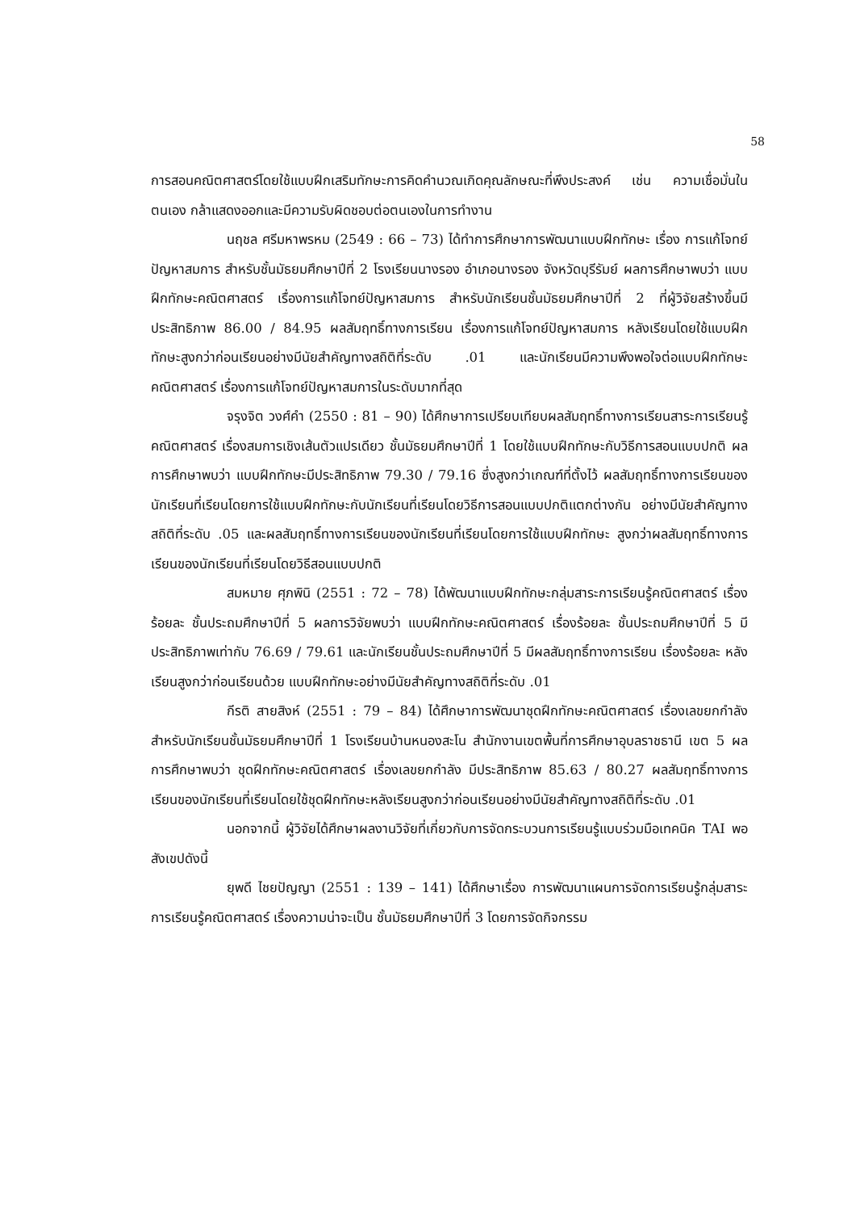58
การสอนคณิตศาสตร์โดยใช้แบบฝึกเสริมทักษะการคิดคำนวณเกิดคุณลักษณะที่พึงประสงค์ เช่น ความเชื่อมั่นในตนเอง กล้าแสดงออกและมีความรับผิดชอบต่อตนเองในการทำงาน
นฤชล ศรีมหาพรหม (2549 : 66 – 73) ได้ทำการศึกษาการพัฒนาแบบฝึกทักษะ เรื่อง การแก้โจทย์ปัญหาสมการ สำหรับชั้นมัธยมศึกษาปีที่ 2 โรงเรียนนางรอง อำเภอนางรอง จังหวัดบุรีรัมย์ ผลการศึกษาพบว่า แบบฝึกทักษะคณิตศาสตร์ เรื่องการแก้โจทย์ปัญหาสมการ สำหรับนักเรียนชั้นมัธยมศึกษาปีที่ 2 ที่ผู้วิจัยสร้างขึ้นมีประสิทธิภาพ 86.00 / 84.95 ผลสัมฤทธิ์ทางการเรียน เรื่องการแก้โจทย์ปัญหาสมการ หลังเรียนโดยใช้แบบฝึกทักษะสูงกว่าก่อนเรียนอย่างมีนัยสำคัญทางสถิติที่ระดับ .01 และนักเรียนมีความพึงพอใจต่อแบบฝึกทักษะคณิตศาสตร์ เรื่องการแก้โจทย์ปัญหาสมการในระดับมากที่สุด
จรุงจิต วงศ์คำ (2550 : 81 – 90) ได้ศึกษาการเปรียบเทียบผลสัมฤทธิ์ทางการเรียนสาระการเรียนรู้คณิตศาสตร์ เรื่องสมการเชิงเส้นตัวแปรเดียว ชั้นมัธยมศึกษาปีที่ 1 โดยใช้แบบฝึกทักษะกับวิธีการสอนแบบปกติ ผลการศึกษาพบว่า แบบฝึกทักษะมีประสิทธิภาพ 79.30 / 79.16 ซึ่งสูงกว่าเกณฑ์ที่ตั้งไว้ ผลสัมฤทธิ์ทางการเรียนของนักเรียนที่เรียนโดยการใช้แบบฝึกทักษะกับนักเรียนที่เรียนโดยวิธีการสอนแบบปกติแตกต่างกัน อย่างมีนัยสำคัญทางสถิติที่ระดับ .05 และผลสัมฤทธิ์ทางการเรียนของนักเรียนที่เรียนโดยการใช้แบบฝึกทักษะ สูงกว่าผลสัมฤทธิ์ทางการเรียนของนักเรียนที่เรียนโดยวิธีสอนแบบปกติ
สมหมาย ศุภพินิ (2551 : 72 – 78) ได้พัฒนาแบบฝึกทักษะกลุ่มสาระการเรียนรู้คณิตศาสตร์ เรื่องร้อยละ ชั้นประถมศึกษาปีที่ 5 ผลการวิจัยพบว่า แบบฝึกทักษะคณิตศาสตร์ เรื่องร้อยละ ชั้นประถมศึกษาปีที่ 5 มีประสิทธิภาพเท่ากับ 76.69 / 79.61 และนักเรียนชั้นประถมศึกษาปีที่ 5 มีผลสัมฤทธิ์ทางการเรียน เรื่องร้อยละ หลังเรียนสูงกว่าก่อนเรียนด้วย แบบฝึกทักษะอย่างมีนัยสำคัญทางสถิติที่ระดับ .01
กีรติ สายสิงห์ (2551 : 79 – 84) ได้ศึกษาการพัฒนาชุดฝึกทักษะคณิตศาสตร์ เรื่องเลขยกกำลัง สำหรับนักเรียนชั้นมัธยมศึกษาปีที่ 1 โรงเรียนบ้านหนองสะโน สำนักงานเขตพื้นที่การศึกษาอุบลราชธานี เขต 5 ผลการศึกษาพบว่า ชุดฝึกทักษะคณิตศาสตร์ เรื่องเลขยกกำลัง มีประสิทธิภาพ 85.63 / 80.27 ผลสัมฤทธิ์ทางการเรียนของนักเรียนที่เรียนโดยใช้ชุดฝึกทักษะหลังเรียนสูงกว่าก่อนเรียนอย่างมีนัยสำคัญทางสถิติที่ระดับ .01
นอกจากนี้ ผู้วิจัยได้ศึกษาผลงานวิจัยที่เกี่ยวกับการจัดกระบวนการเรียนรู้แบบร่วมมือเทคนิค TAI พอสังเขปดังนี้
ยุพดี ไชยปัญญา (2551 : 139 – 141) ได้ศึกษาเรื่อง การพัฒนาแผนการจัดการเรียนรู้กลุ่มสาระการเรียนรู้คณิตศาสตร์ เรื่องความน่าจะเป็น ชั้นมัธยมศึกษาปีที่ 3 โดยการจัดกิจกรรม